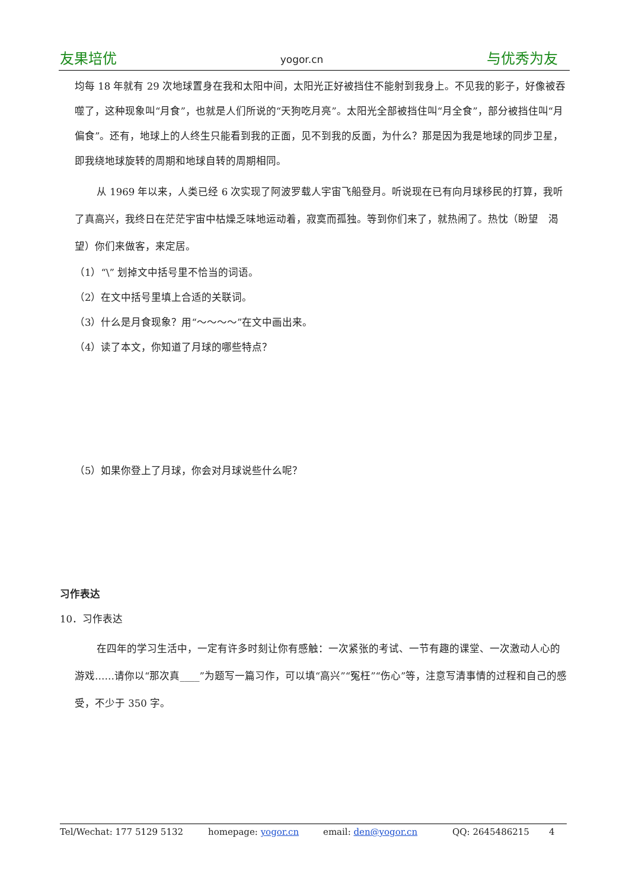友果培优 yogor.cn 与优秀为友
均每 18 年就有 29 次地球置身在我和太阳中间，太阳光正好被挡住不能射到我身上。不见我的影子，好像被吞噬了，这种现象叫“月食”，也就是人们所说的“天狗吃月亮”。太阳光全部被挡住叫“月全食”，部分被挡住叫“月偏食”。还有，地球上的人终生只能看到我的正面，见不到我的反面，为什么？那是因为我是地球的同步卫星，即我绕地球旋转的周期和地球自转的周期相同。
从 1969 年以来，人类已经 6 次实现了阿波罗载人宇宙飞船登月。听说现在已有向月球移民的打算，我听了真高兴，我终日在茫茫宇宙中枯燥乏味地运动着，寂寞而孤独。等到你们来了，就热闹了。热忱（盼望　渴望）你们来做客，来定居。
（1）“\” 划掉文中括号里不恰当的词语。
（2）在文中括号里填上合适的关联词。
（3）什么是月食现象？用“～～～～”在文中画出来。
（4）读了本文，你知道了月球的哪些特点？
（5）如果你登上了月球，你会对月球说些什么呢？
习作表达
10．习作表达
在四年的学习生活中，一定有许多时刻让你有感触：一次紧张的考试、一节有趣的课堂、一次激动人心的游戏……请你以“那次真____”为题写一篇习作，可以填“高兴”“冤枉”“伤心”等，注意写清事情的过程和自己的感受，不少于 350 字。
Tel/Wechat: 177 5129 5132 homepage: yogor.cn email: den@yogor.cn QQ: 2645486215 4